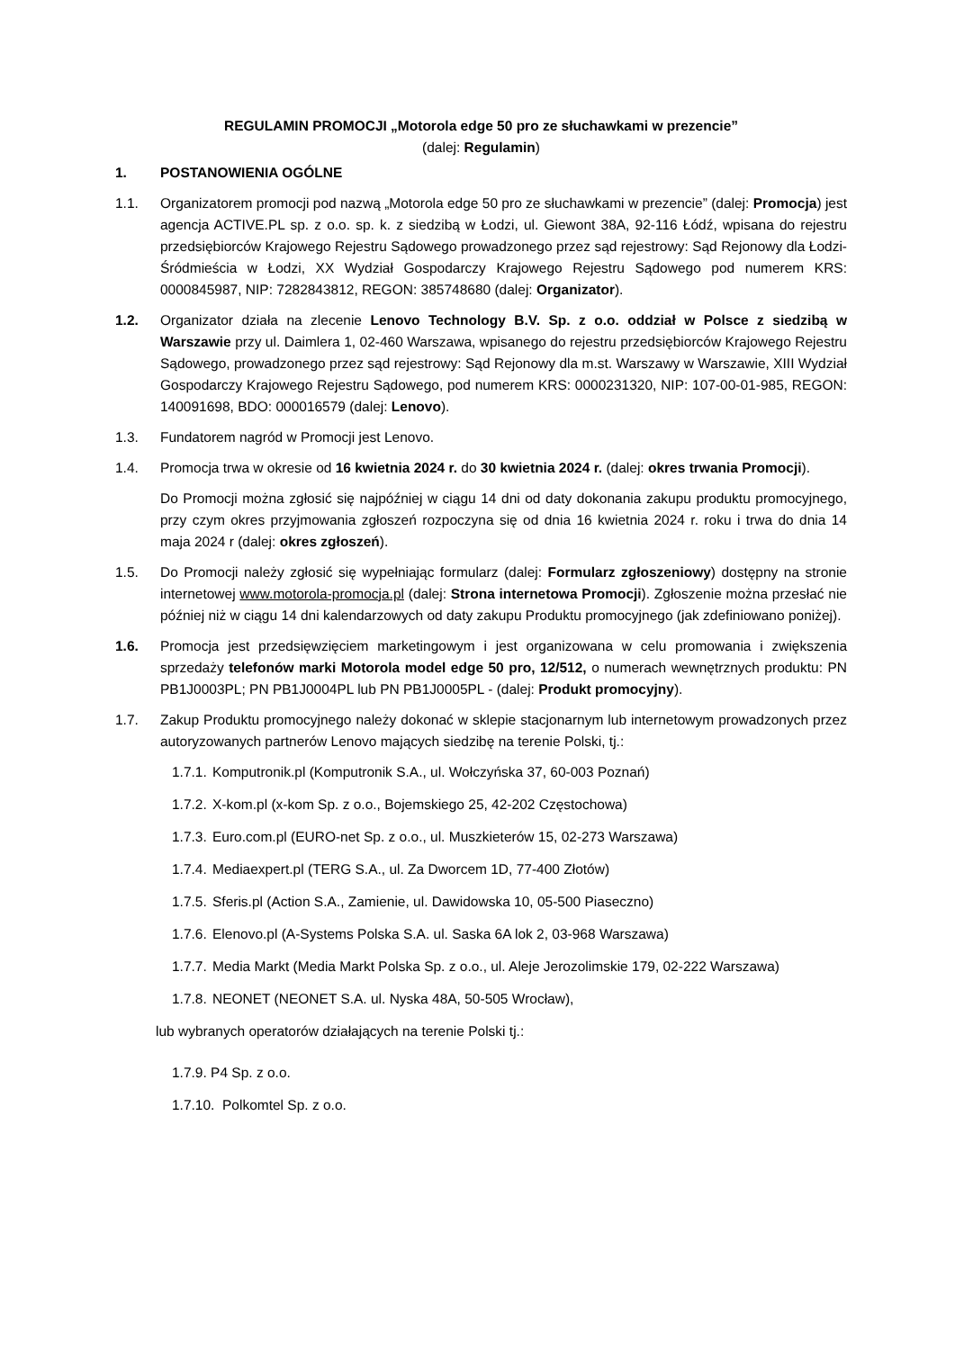REGULAMIN PROMOCJI „Motorola edge 50 pro ze słuchawkami w prezencie”
(dalej: Regulamin)
1. POSTANOWIENIA OGÓLNE
1.1. Organizatorem promocji pod nazwą „Motorola edge 50 pro ze słuchawkami w prezencie” (dalej: Promocja) jest agencja ACTIVE.PL sp. z o.o. sp. k. z siedzibą w Łodzi, ul. Giewont 38A, 92-116 Łódź, wpisana do rejestru przedsiębiorców Krajowego Rejestru Sądowego prowadzonego przez sąd rejestrowy: Sąd Rejonowy dla Łodzi-Śródmieścia w Łodzi, XX Wydział Gospodarczy Krajowego Rejestru Sądowego pod numerem KRS: 0000845987, NIP: 7282843812, REGON: 385748680 (dalej: Organizator).
1.2. Organizator działa na zlecenie Lenovo Technology B.V. Sp. z o.o. oddział w Polsce z siedzibą w Warszawie przy ul. Daimlera 1, 02-460 Warszawa, wpisanego do rejestru przedsiębiorców Krajowego Rejestru Sądowego, prowadzonego przez sąd rejestrowy: Sąd Rejonowy dla m.st. Warszawy w Warszawie, XIII Wydział Gospodarczy Krajowego Rejestru Sądowego, pod numerem KRS: 0000231320, NIP: 107-00-01-985, REGON: 140091698, BDO: 000016579 (dalej: Lenovo).
1.3. Fundatorem nagród w Promocji jest Lenovo.
1.4. Promocja trwa w okresie od 16 kwietnia 2024 r. do 30 kwietnia 2024 r. (dalej: okres trwania Promocji).
Do Promocji można zgłosić się najpóźniej w ciągu 14 dni od daty dokonania zakupu produktu promocyjnego, przy czym okres przyjmowania zgłoszeń rozpoczyna się od dnia 16 kwietnia 2024 r. roku i trwa do dnia 14 maja 2024 r (dalej: okres zgłoszeń).
1.5. Do Promocji należy zgłosić się wypełniając formularz (dalej: Formularz zgłoszeniowy) dostępny na stronie internetowej www.motorola-promocja.pl (dalej: Strona internetowa Promocji). Zgłoszenie można przesłać nie później niż w ciągu 14 dni kalendarzowych od daty zakupu Produktu promocyjnego (jak zdefiniowano poniżej).
1.6. Promocja jest przedsięwzięciem marketingowym i jest organizowana w celu promowania i zwiększenia sprzedaży telefonów marki Motorola model edge 50 pro, 12/512, o numerach wewnętrznych produktu: PN PB1J0003PL; PN PB1J0004PL lub PN PB1J0005PL - (dalej: Produkt promocyjny).
1.7. Zakup Produktu promocyjnego należy dokonać w sklepie stacjonarnym lub internetowym prowadzonych przez autoryzowanych partnerów Lenovo mających siedzibę na terenie Polski, tj.:
1.7.1. Komputronik.pl (Komputronik S.A., ul. Wołczyńska 37, 60-003 Poznań)
1.7.2. X-kom.pl (x-kom Sp. z o.o., Bojemskiego 25, 42-202 Częstochowa)
1.7.3. Euro.com.pl (EURO-net Sp. z o.o., ul. Muszkieterów 15, 02-273 Warszawa)
1.7.4. Mediaexpert.pl (TERG S.A., ul. Za Dworcem 1D, 77-400 Złotów)
1.7.5. Sferis.pl (Action S.A., Zamienie, ul. Dawidowska 10, 05-500 Piaseczno)
1.7.6. Elenovo.pl (A-Systems Polska S.A. ul. Saska 6A lok 2, 03-968 Warszawa)
1.7.7. Media Markt (Media Markt Polska Sp. z o.o., ul. Aleje Jerozolimskie 179, 02-222 Warszawa)
1.7.8. NEONET (NEONET S.A. ul. Nyska 48A, 50-505 Wrocław),
lub wybranych operatorów działających na terenie Polski tj.:
1.7.9. P4 Sp. z o.o.
1.7.10. Polkomtel Sp. z o.o.